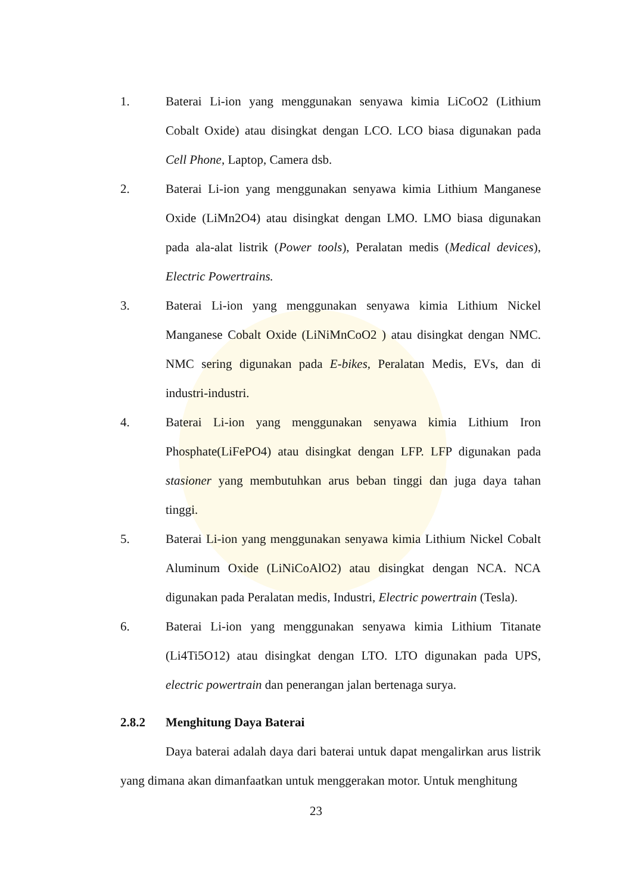1. Baterai Li-ion yang menggunakan senyawa kimia LiCoO2 (Lithium Cobalt Oxide) atau disingkat dengan LCO. LCO biasa digunakan pada Cell Phone, Laptop, Camera dsb.
2. Baterai Li-ion yang menggunakan senyawa kimia Lithium Manganese Oxide (LiMn2O4) atau disingkat dengan LMO. LMO biasa digunakan pada ala-alat listrik (Power tools), Peralatan medis (Medical devices), Electric Powertrains.
3. Baterai Li-ion yang menggunakan senyawa kimia Lithium Nickel Manganese Cobalt Oxide (LiNiMnCoO2 ) atau disingkat dengan NMC. NMC sering digunakan pada E-bikes, Peralatan Medis, EVs, dan di industri-industri.
4. Baterai Li-ion yang menggunakan senyawa kimia Lithium Iron Phosphate(LiFePO4) atau disingkat dengan LFP. LFP digunakan pada stasioner yang membutuhkan arus beban tinggi dan juga daya tahan tinggi.
5. Baterai Li-ion yang menggunakan senyawa kimia Lithium Nickel Cobalt Aluminum Oxide (LiNiCoAlO2) atau disingkat dengan NCA. NCA digunakan pada Peralatan medis, Industri, Electric powertrain (Tesla).
6. Baterai Li-ion yang menggunakan senyawa kimia Lithium Titanate (Li4Ti5O12) atau disingkat dengan LTO. LTO digunakan pada UPS, electric powertrain dan penerangan jalan bertenaga surya.
2.8.2 Menghitung Daya Baterai
Daya baterai adalah daya dari baterai untuk dapat mengalirkan arus listrik yang dimana akan dimanfaatkan untuk menggerakan motor. Untuk menghitung
23